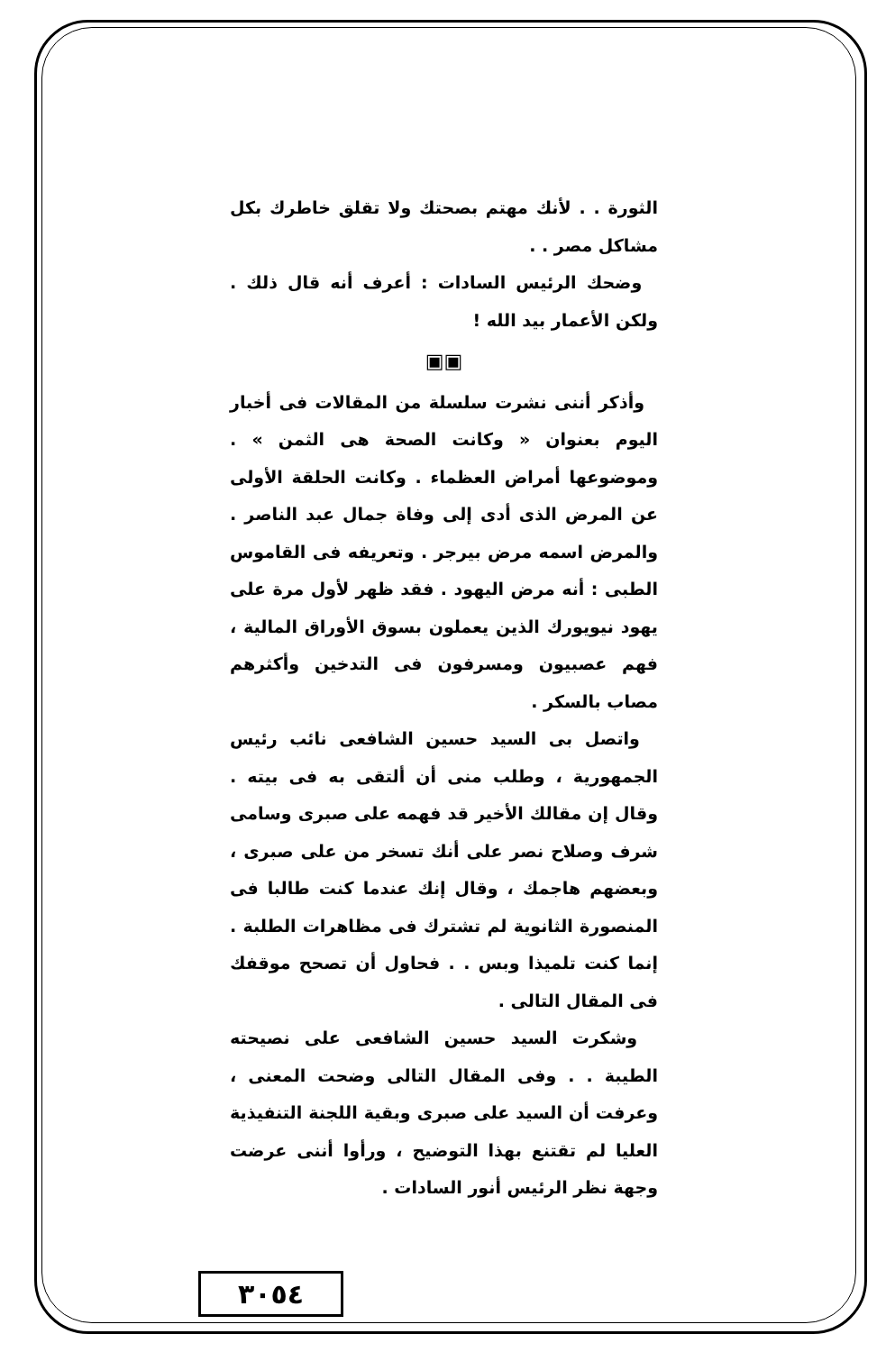الثورة . . لأنك مهتم بصحتك ولا تقلق خاطرك بكل مشاكل مصر . .
وضحك الرئيس السادات : أعرف أنه قال ذلك . ولكن الأعمار بيد الله !
▣▣
وأذكر أننى نشرت سلسلة من المقالات فى أخبار اليوم بعنوان « وكانت الصحة هى الثمن » . وموضوعها أمراض العظماء . وكانت الحلقة الأولى عن المرض الذى أدى إلى وفاة جمال عبد الناصر . والمرض اسمه مرض بيرجر . وتعريفه فى القاموس الطبى : أنه مرض اليهود . فقد ظهر لأول مرة على يهود نيويورك الذين يعملون بسوق الأوراق المالية ، فهم عصبيون ومسرفون فى التدخين وأكثرهم مصاب بالسكر .
واتصل بى السيد حسين الشافعى نائب رئيس الجمهورية ، وطلب منى أن ألتقى به فى بيته . وقال إن مقالك الأخير قد فهمه على صبرى وسامى شرف وصلاح نصر على أنك تسخر من على صبرى ، وبعضهم هاجمك ، وقال إنك عندما كنت طالبا فى المنصورة الثانوية لم تشترك فى مظاهرات الطلبة . إنما كنت تلميذا وبس . . فحاول أن تصحح موقفك فى المقال التالى .
وشكرت السيد حسين الشافعى على نصيحته الطيبة . . وفى المقال التالى وضحت المعنى ، وعرفت أن السيد على صبرى وبقية اللجنة التنفيذية العليا لم تقتنع بهذا التوضيح ، ورأوا أننى عرضت وجهة نظر الرئيس أنور السادات .
٣٠٥٤